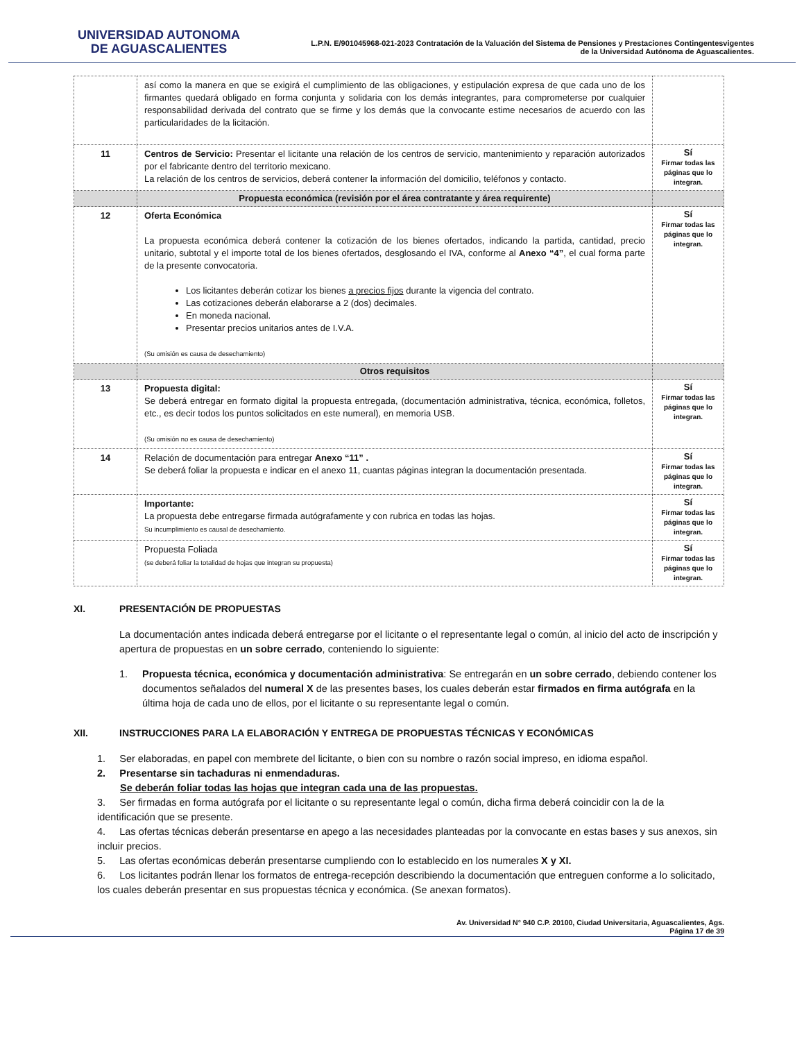UNIVERSIDAD AUTONOMA
DE AGUASCALIENTES
L.P.N. E/901045968-021-2023 Contratación de la Valuación del Sistema de Pensiones y Prestaciones Contingentesvigentes
de la Universidad Autónoma de Aguascalientes.
| | así como la manera en que se exigirá el cumplimiento de las obligaciones, y estipulación expresa de que cada uno de los firmantes quedará obligado en forma conjunta y solidaria con los demás integrantes, para comprometerse por cualquier responsabilidad derivada del contrato que se firme y los demás que la convocante estime necesarios de acuerdo con las particularidades de la licitación. | |
| 11 | Centros de Servicio: Presentar el licitante una relación de los centros de servicio, mantenimiento y reparación autorizados por el fabricante dentro del territorio mexicano. La relación de los centros de servicios, deberá contener la información del domicilio, teléfonos y contacto. | Sí Firmar todas las páginas que lo integran. |
| | Propuesta económica (revisión por el área contratante y área requirente) | |
| 12 | Oferta Económica La propuesta económica deberá contener la cotización de los bienes ofertados, indicando la partida, cantidad, precio unitario, subtotal y el importe total de los bienes ofertados, desglosando el IVA, conforme al Anexo “4” , el cual forma parte de la presente convocatoria. Los licitantes deberán cotizar los bienes a precios fijos durante la vigencia del contrato. Las cotizaciones deberán elaborarse a 2 (dos) decimales. En moneda nacional. Presentar precios unitarios antes de I.V.A. (Su omisión es causa de desechamiento) | Sí Firmar todas las páginas que lo integran. |
| | Otros requisitos | |
| 13 | Propuesta digital: Se deberá entregar en formato digital la propuesta entregada, (documentación administrativa, técnica, económica, folletos, etc., es decir todos los puntos solicitados en este numeral), en memoria USB. (Su omisión no es causa de desechamiento) | Sí Firmar todas las páginas que lo integran. |
| 14 | Relación de documentación para entregar Anexo “11” . Se deberá foliar la propuesta e indicar en el anexo 11, cuantas páginas integran la documentación presentada. | Sí Firmar todas las páginas que lo integran. |
| | Importante: La propuesta debe entregarse firmada autógrafamente y con rubrica en todas las hojas. Su incumplimiento es causal de desechamiento. | Sí Firmar todas las páginas que lo integran. |
| | Propuesta Foliada (se deberá foliar la totalidad de hojas que integran su propuesta) | Sí Firmar todas las páginas que lo integran. |
XI. PRESENTACIÓN DE PROPUESTAS
La documentación antes indicada deberá entregarse por el licitante o el representante legal o común, al inicio del acto de inscripción y apertura de propuestas en un sobre cerrado, conteniendo lo siguiente:
1. Propuesta técnica, económica y documentación administrativa: Se entregarán en un sobre cerrado, debiendo contener los documentos señalados del numeral X de las presentes bases, los cuales deberán estar firmados en firma autógrafa en la última hoja de cada uno de ellos, por el licitante o su representante legal o común.
XII. INSTRUCCIONES PARA LA ELABORACIÓN Y ENTREGA DE PROPUESTAS TÉCNICAS Y ECONÓMICAS
1. Ser elaboradas, en papel con membrete del licitante, o bien con su nombre o razón social impreso, en idioma español.
2. Presentarse sin tachaduras ni enmendaduras.
Se deberán foliar todas las hojas que integran cada una de las propuestas.
3. Ser firmadas en forma autógrafa por el licitante o su representante legal o común, dicha firma deberá coincidir con la de la identificación que se presente.
4. Las ofertas técnicas deberán presentarse en apego a las necesidades planteadas por la convocante en estas bases y sus anexos, sin incluir precios.
5. Las ofertas económicas deberán presentarse cumpliendo con lo establecido en los numerales X y XI.
6. Los licitantes podrán llenar los formatos de entrega-recepción describiendo la documentación que entreguen conforme a lo solicitado, los cuales deberán presentar en sus propuestas técnica y económica. (Se anexan formatos).
Av. Universidad N° 940 C.P. 20100, Ciudad Universitaria, Aguascalientes, Ags.
Página 17 de 39